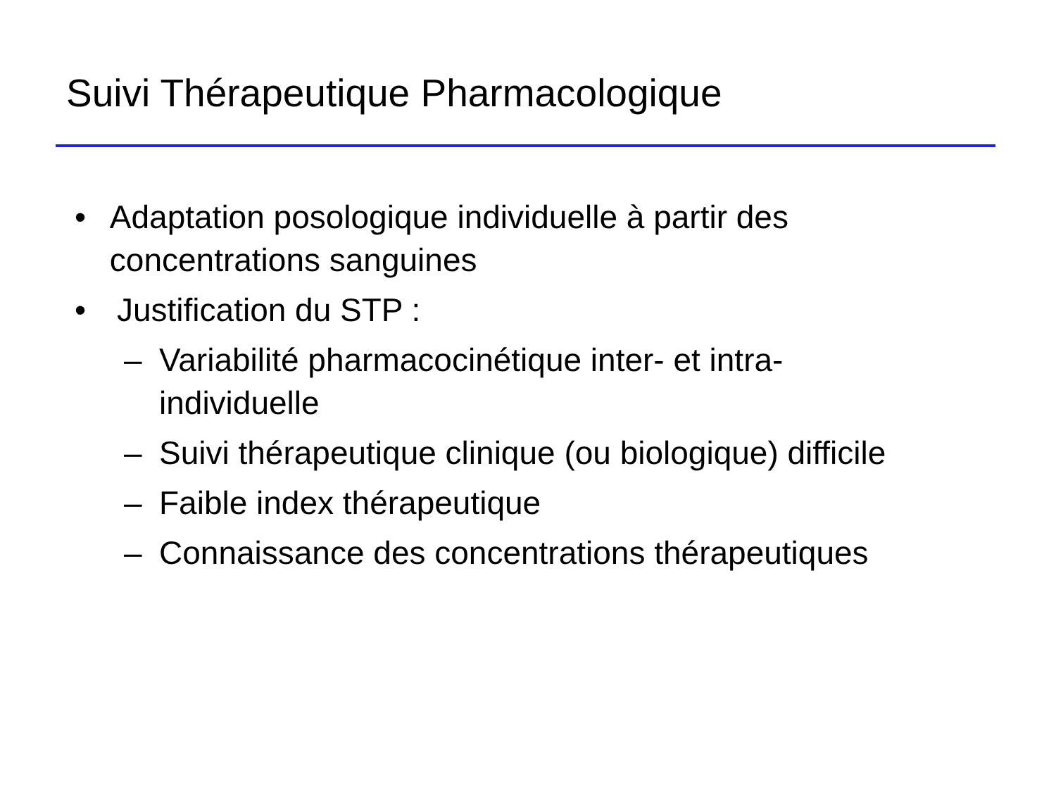Suivi Thérapeutique Pharmacologique
• Adaptation posologique individuelle à partir des concentrations sanguines
• Justification du STP :
– Variabilité pharmacocinétique inter- et intra-
individuelle
– Suivi thérapeutique clinique (ou biologique) difficile
– Faible index thérapeutique
– Connaissance des concentrations thérapeutiques